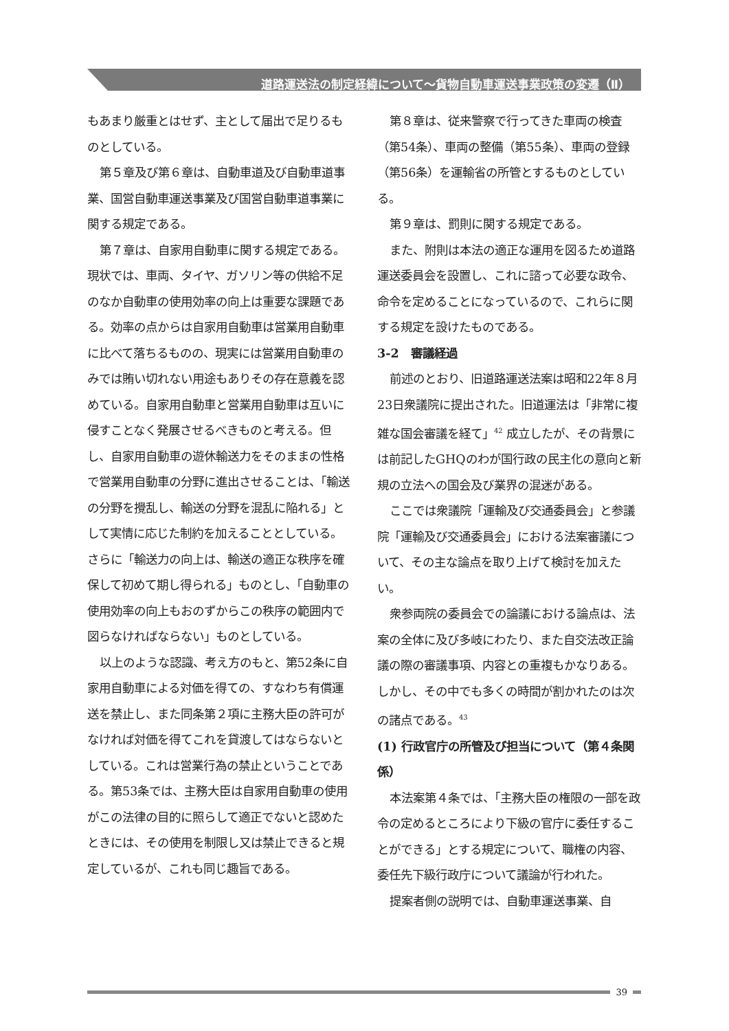道路運送法の制定経緯について～貨物自動車運送事業政策の変遷（Ⅱ）
もあまり厳重とはせず、主として届出で足りるものとしている。
第５章及び第６章は、自動車道及び自動車道事業、国営自動車運送事業及び国営自動車道事業に関する規定である。
第７章は、自家用自動車に関する規定である。現状では、車両、タイヤ、ガソリン等の供給不足のなか自動車の使用効率の向上は重要な課題である。効率の点からは自家用自動車は営業用自動車に比べて落ちるものの、現実には営業用自動車のみでは賄い切れない用途もありその存在意義を認めている。自家用自動車と営業用自動車は互いに侵すことなく発展させるべきものと考える。但し、自家用自動車の遊休輸送力をそのままの性格で営業用自動車の分野に進出させることは、「輸送の分野を攪乱し、輸送の分野を混乱に陥れる」として実情に応じた制約を加えることとしている。さらに「輸送力の向上は、輸送の適正な秩序を確保して初めて期し得られる」ものとし、「自動車の使用効率の向上もおのずからこの秩序の範囲内で図らなければならない」ものとしている。
以上のような認識、考え方のもと、第52条に自家用自動車による対価を得ての、すなわち有償運送を禁止し、また同条第２項に主務大臣の許可がなければ対価を得てこれを貸渡してはならないとしている。これは営業行為の禁止ということである。第53条では、主務大臣は自家用自動車の使用がこの法律の目的に照らして適正でないと認めたときには、その使用を制限し又は禁止できると規定しているが、これも同じ趣旨である。
第８章は、従来警察で行ってきた車両の検査（第54条）、車両の整備（第55条）、車両の登録（第56条）を運輸省の所管とするものとしている。
第９章は、罰則に関する規定である。
また、附則は本法の適正な運用を図るため道路運送委員会を設置し、これに諮って必要な政令、命令を定めることになっているので、これらに関する規定を設けたものである。
3-2　審議経過
前述のとおり、旧道路運送法案は昭和22年８月23日衆議院に提出された。旧道運法は「非常に複雑な国会審議を経て」<sup>42</sup> 成立したが、その背景には前記したGHQのわが国行政の民主化の意向と新規の立法への国会及び業界の混迷がある。
ここでは衆議院「運輸及び交通委員会」と参議院「運輸及び交通委員会」における法案審議について、その主な論点を取り上げて検討を加えたい。
衆参両院の委員会での論議における論点は、法案の全体に及び多岐にわたり、また自交法改正論議の際の審議事項、内容との重複もかなりある。しかし、その中でも多くの時間が割かれたのは次の諸点である。<sup>43</sup>
(1) 行政官庁の所管及び担当について（第４条関係）
本法案第４条では、「主務大臣の権限の一部を政令の定めるところにより下級の官庁に委任することができる」とする規定について、職権の内容、委任先下級行政庁について議論が行われた。
提案者側の説明では、自動車運送事業、自
39